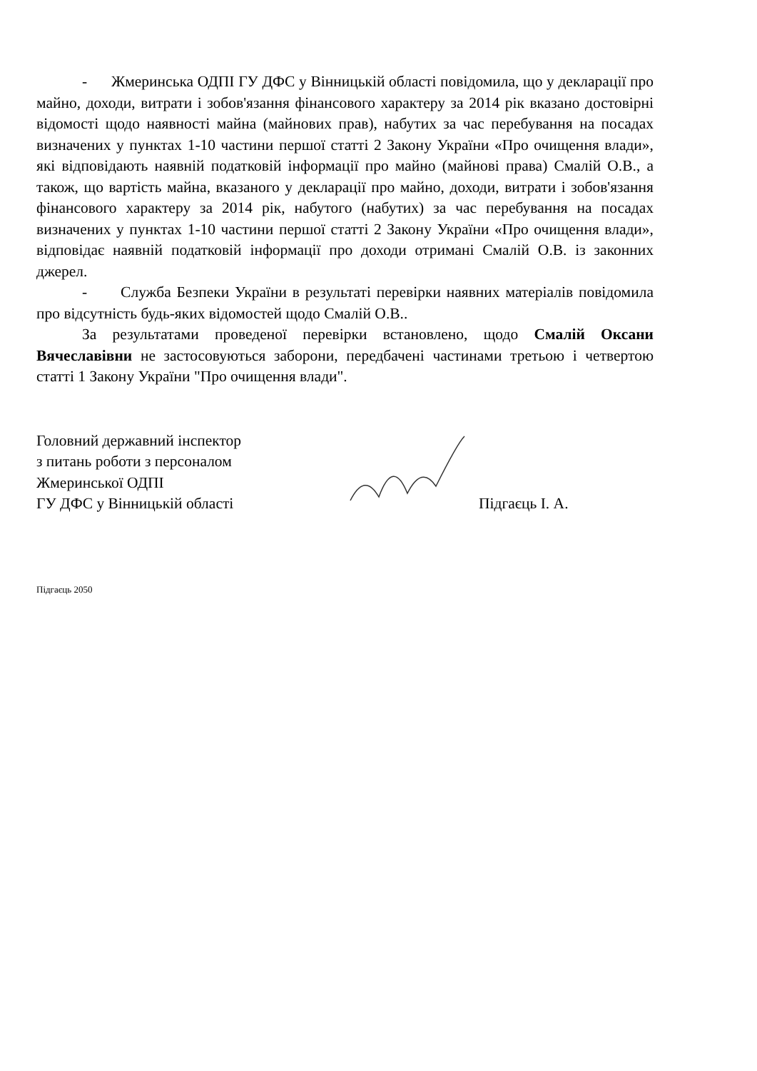- Жмеринська ОДПІ ГУ ДФС у Вінницькій області повідомила, що у декларації про майно, доходи, витрати і зобов'язання фінансового характеру за 2014 рік вказано достовірні відомості щодо наявності майна (майнових прав), набутих за час перебування на посадах визначених у пунктах 1-10 частини першої статті 2 Закону України «Про очищення влади», які відповідають наявній податковій інформації про майно (майнові права) Смалій О.В., а також, що вартість майна, вказаного у декларації про майно, доходи, витрати і зобов'язання фінансового характеру за 2014 рік, набутого (набутих) за час перебування на посадах визначених у пунктах 1-10 частини першої статті 2 Закону України «Про очищення влади», відповідає наявній податковій інформації про доходи отримані Смалій О.В. із законних джерел.
- Служба Безпеки України в результаті перевірки наявних матеріалів повідомила про відсутність будь-яких відомостей щодо Смалій О.В..
За результатами проведеної перевірки встановлено, щодо Смалій Оксани Вячеславівни не застосовуються заборони, передбачені частинами третьою і четвертою статті 1 Закону України "Про очищення влади".
Головний державний інспектор
з питань роботи з персоналом
Жмеринської ОДПІ
ГУ ДФС у Вінницькій області
Підгаєць І. А.
Підгаєць 2050